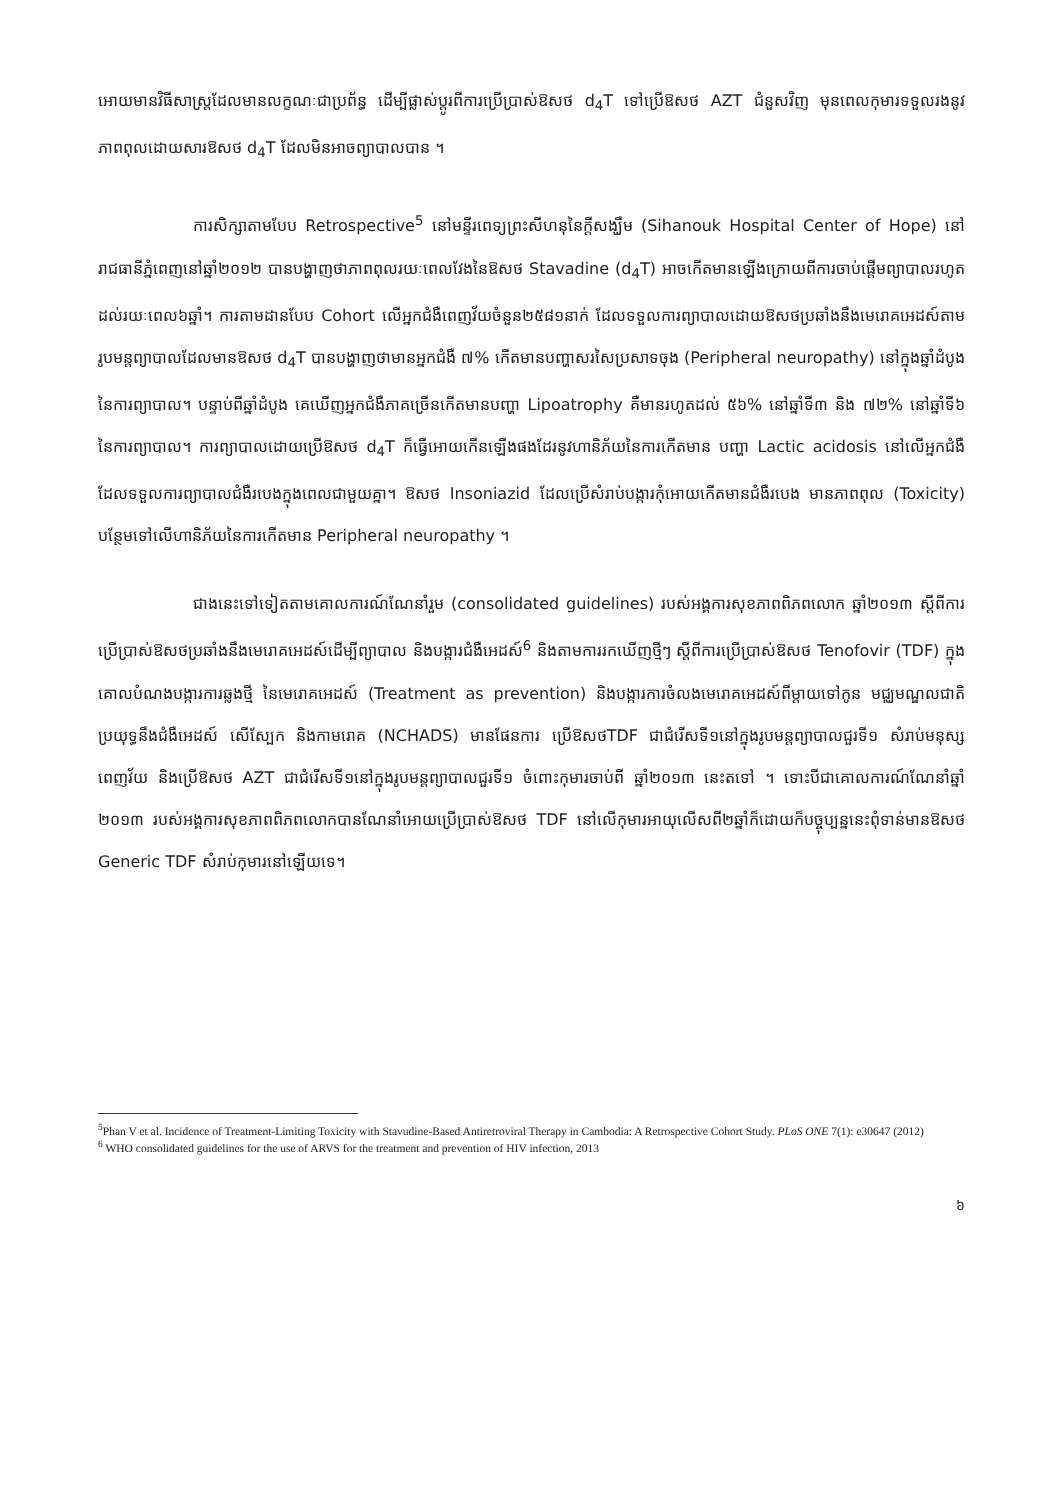អោយមានវិធីសាស្ត្រដែលមានលក្ខណៈជាប្រព័ន្ធ ដើម្បីផ្លាស់ប្តូរពីការប្រើប្រាស់ឱសថ d<sub>4</sub>T ទៅប្រើឱសថ AZT ជំនួសវិញ មុនពេលកុមារទទួលរងនូវភាពពុលដោយសារឱសថ d<sub>4</sub>T ដែលមិនអាចព្យាបាលបាន ។
ការសិក្សាតាមបែប Retrospective<sup>5</sup> នៅមន្ទីរពេទ្យព្រះសីហនុនៃក្តីសង្ឃឹម (Sihanouk Hospital Center of Hope) នៅរាជធានីភ្នំពេញនៅឆ្នាំ២០១២ បានបង្ហាញថាភាពពុលរយៈពេលវែងនៃឱសថ Stavadine (d<sub>4</sub>T) អាចកើតមានឡើងក្រោយពីការចាប់ផ្តើមព្យាបាលរហូតដល់រយៈពេល៦ឆ្នាំ។ ការតាមដានបែប Cohort លើអ្នកជំងឺពេញវ័យចំនួន២៥៨១នាក់ ដែលទទួលការព្យាបាលដោយឱសថប្រឆាំងនឹងមេរោគអេដស៍តាមរូបមន្តព្យាបាលដែលមានឱសថ d<sub>4</sub>T បានបង្ហាញថាមានអ្នកជំងឺ ៧% កើតមានបញ្ហាសរសៃប្រសាទចុង (Peripheral neuropathy) នៅក្នុងឆ្នាំដំបូងនៃការព្យាបាល។ បន្ទាប់ពីឆ្នាំដំបូង គេឃើញអ្នកជំងឺភាគច្រើនកើតមានបញ្ហា Lipoatrophy គឺមានរហូតដល់ ៥៦% នៅឆ្នាំទី៣ និង ៧២% នៅឆ្នាំទី៦ នៃការព្យាបាល។ ការព្យាបាលដោយប្រើឱសថ d<sub>4</sub>T ក៏ធ្វើអោយកើនឡើងផងដែរនូវហានិភ័យនៃការកើតមាន បញ្ហា Lactic acidosis នៅលើអ្នកជំងឺដែលទទួលការព្យាបាលជំងឺរបេងក្នុងពេលជាមួយគ្នា។ ឱសថ Insoniazid ដែលប្រើសំរាប់បង្ការកុំអោយកើតមានជំងឺរបេង មានភាពពុល (Toxicity) បន្ថែមទៅលើហានិភ័យនៃការកើតមាន Peripheral neuropathy ។
ជាងនេះទៅទៀតតាមគោលការណ៍ណែនាំរួម (consolidated guidelines) របស់អង្គការសុខភាពពិភពលោក ឆ្នាំ២០១៣ ស្តីពីការប្រើប្រាស់ឱសថប្រឆាំងនឹងមេរោគអេដស៍ដើម្បីព្យាបាល និងបង្ការជំងឺអេដស៍<sup>6</sup> និងតាមការរកឃើញថ្មីៗ ស្តីពីការប្រើប្រាស់ឱសថ Tenofovir (TDF) ក្នុងគោលបំណងបង្ការការឆ្លងថ្មី នៃមេរោគអេដស៍ (Treatment as prevention) និងបង្ការការចំលងមេរោគអេដស៍ពីម្តាយទៅកូន មជ្ឈមណ្ឌលជាតិប្រយុទ្ធនឹងជំងឺអេដស៍ សើស្បែក និងកាមរោគ (NCHADS) មានផែនការ ប្រើឱសថTDF ជាជំរើសទី១នៅក្នុងរូបមន្តព្យាបាលជួរទី១ សំរាប់មនុស្សពេញវ័យ និងប្រើឱសថ AZT ជាជំរើសទី១នៅក្នុងរូបមន្តព្យាបាលជួរទី១ ចំពោះកុមារចាប់ពី ឆ្នាំ២០១៣ នេះតទៅ ។ ទោះបីជាគោលការណ៍ណែនាំឆ្នាំ ២០១៣ របស់អង្គការសុខភាពពិភពលោកបានណែនាំអោយប្រើប្រាស់ឱសថ TDF នៅលើកុមារអាយុលើសពី២ឆ្នាំក៏ដោយក៏បច្ចុប្បន្ននេះពុំទាន់មានឱសថ Generic TDF សំរាប់កុមារនៅឡើយទេ។
<sup>5</sup> Phan V et al. Incidence of Treatment-Limiting Toxicity with Stavudine-Based Antiretroviral Therapy in Cambodia: A Retrospective Cohort Study. PLoS ONE 7(1): e30647 (2012)
<sup>6</sup> WHO consolidated guidelines for the use of ARVS for the treatment and prevention of HIV infection, 2013
៦